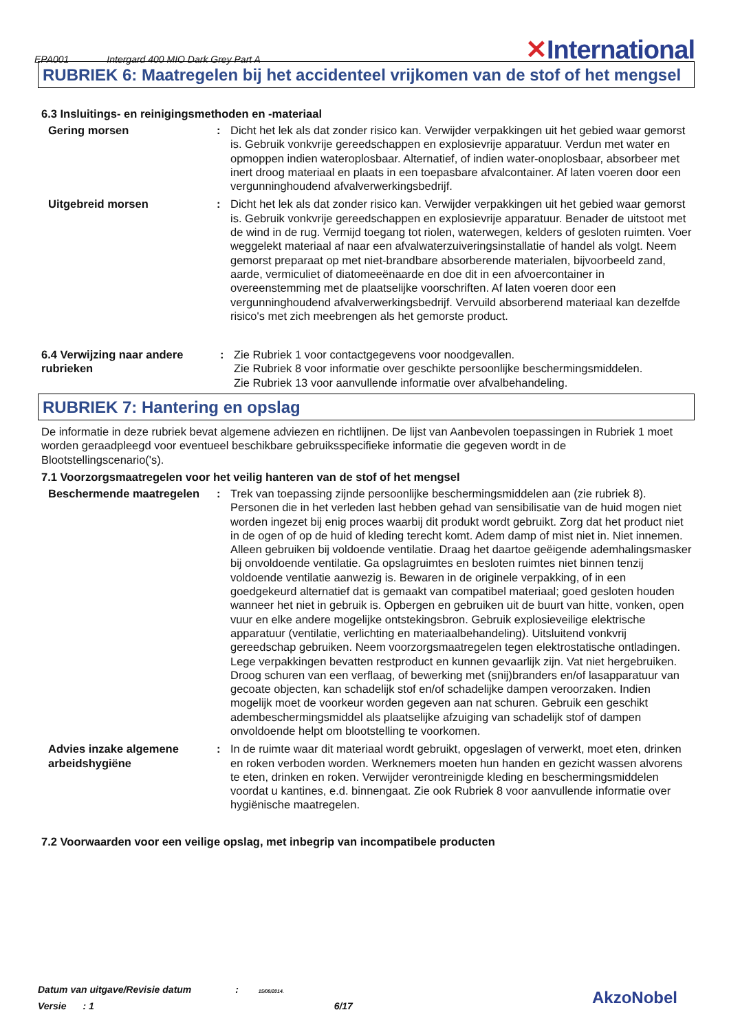EPA001 Intergard 400 MIO Dark Grey Part A ✕International
RUBRIEK 6: Maatregelen bij het accidenteel vrijkomen van de stof of het mengsel
6.3 Insluitings- en reinigingsmethoden en -materiaal
Gering morsen : Dicht het lek als dat zonder risico kan. Verwijder verpakkingen uit het gebied waar gemorst is. Gebruik vonkvrije gereedschappen en explosievrije apparatuur. Verdun met water en opmoppen indien wateroplosbaar. Alternatief, of indien water-onoplosbaar, absorbeer met inert droog materiaal en plaats in een toepasbare afvalcontainer. Af laten voeren door een vergunninghoudend afvalverwerkingsbedrijf.
Uitgebreid morsen : Dicht het lek als dat zonder risico kan. Verwijder verpakkingen uit het gebied waar gemorst is. Gebruik vonkvrije gereedschappen en explosievrije apparatuur. Benader de uitstoot met de wind in de rug. Vermijd toegang tot riolen, waterwegen, kelders of gesloten ruimten. Voer weggelekt materiaal af naar een afvalwaterzuiveringsinstallatie of handel als volgt. Neem gemorst preparaat op met niet-brandbare absorberende materialen, bijvoorbeeld zand, aarde, vermiculiet of diatomeeënaarde en doe dit in een afvoercontainer in overeenstemming met de plaatselijke voorschriften. Af laten voeren door een vergunninghoudend afvalverwerkingsbedrijf. Vervuild absorberend materiaal kan dezelfde risico's met zich meebrengen als het gemorste product.
6.4 Verwijzing naar andere rubrieken
: Zie Rubriek 1 voor contactgegevens voor noodgevallen.
Zie Rubriek 8 voor informatie over geschikte persoonlijke beschermingsmiddelen.
Zie Rubriek 13 voor aanvullende informatie over afvalbehandeling.
RUBRIEK 7: Hantering en opslag
De informatie in deze rubriek bevat algemene adviezen en richtlijnen. De lijst van Aanbevolen toepassingen in Rubriek 1 moet worden geraadpleegd voor eventueel beschikbare gebruiksspecifieke informatie die gegeven wordt in de Blootstellingscenario('s).
7.1 Voorzorgsmaatregelen voor het veilig hanteren van de stof of het mengsel
Beschermende maatregelen : Trek van toepassing zijnde persoonlijke beschermingsmiddelen aan (zie rubriek 8). Personen die in het verleden last hebben gehad van sensibilisatie van de huid mogen niet worden ingezet bij enig proces waarbij dit produkt wordt gebruikt. Zorg dat het product niet in de ogen of op de huid of kleding terecht komt. Adem damp of mist niet in. Niet innemen. Alleen gebruiken bij voldoende ventilatie. Draag het daartoe geëigende ademhalingsmasker bij onvoldoende ventilatie. Ga opslagruimtes en besloten ruimtes niet binnen tenzij voldoende ventilatie aanwezig is. Bewaren in de originele verpakking, of in een goedgekeurd alternatief dat is gemaakt van compatibel materiaal; goed gesloten houden wanneer het niet in gebruik is. Opbergen en gebruiken uit de buurt van hitte, vonken, open vuur en elke andere mogelijke ontstekingsbron. Gebruik explosieveilige elektrische apparatuur (ventilatie, verlichting en materiaalbehandeling). Uitsluitend vonkvrij gereedschap gebruiken. Neem voorzorgsmaatregelen tegen elektrostatische ontladingen. Lege verpakkingen bevatten restproduct en kunnen gevaarlijk zijn. Vat niet hergebruiken. Droog schuren van een verflaag, of bewerking met (snij)branders en/of lasapparatuur van gecoate objecten, kan schadelijk stof en/of schadelijke dampen veroorzaken. Indien mogelijk moet de voorkeur worden gegeven aan nat schuren. Gebruik een geschikt adembeschermingsmiddel als plaatselijke afzuiging van schadelijk stof of dampen onvoldoende helpt om blootstelling te voorkomen.
Advies inzake algemene arbeidshygiëne
: In de ruimte waar dit materiaal wordt gebruikt, opgeslagen of verwerkt, moet eten, drinken en roken verboden worden. Werknemers moeten hun handen en gezicht wassen alvorens te eten, drinken en roken. Verwijder verontreinigde kleding en beschermingsmiddelen voordat u kantines, e.d. binnengaat. Zie ook Rubriek 8 voor aanvullende informatie over hygiënische maatregelen.
7.2 Voorwaarden voor een veilige opslag, met inbegrip van incompatibele producten
Datum van uitgave/Revisie datum : 15/08/2014.
Versie : 1 6/17
AkzoNobel